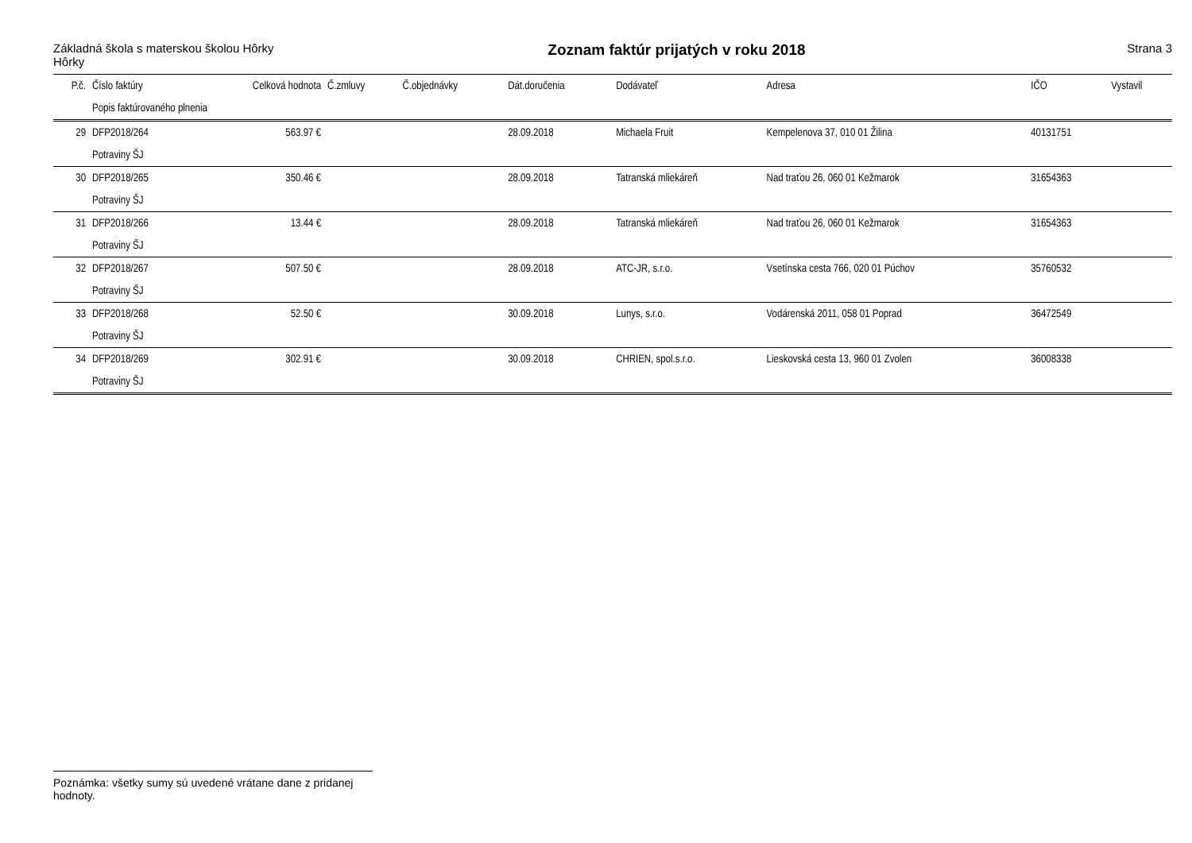Základná škola s materskou školou Hôrky
Hôrky
Zoznam faktúr prijatých v roku 2018
Strana 3
| P.č. | Číslo faktúry | Celková hodnota | Č.zmluvy | Č.objednávky | Dát.doručenia | Dodávateľ | Adresa | IČO | Vystavil |
| --- | --- | --- | --- | --- | --- | --- | --- | --- | --- |
| | Popis faktúrovaného plnenia | | | | | | | | |
| 29 | DFP2018/264 | 563.97 € | | | 28.09.2018 | Michaela Fruit | Kempelenova 37, 010 01 Žilina | 40131751 | |
| | Potraviny ŠJ | | | | | | | | |
| 30 | DFP2018/265 | 350.46 € | | | 28.09.2018 | Tatranská mliekáreň | Nad traťou 26, 060 01 Kežmarok | 31654363 | |
| | Potraviny ŠJ | | | | | | | | |
| 31 | DFP2018/266 | 13.44 € | | | 28.09.2018 | Tatranská mliekáreň | Nad traťou 26, 060 01 Kežmarok | 31654363 | |
| | Potraviny ŠJ | | | | | | | | |
| 32 | DFP2018/267 | 507.50 € | | | 28.09.2018 | ATC-JR, s.r.o. | Vsetínska cesta 766, 020 01 Púchov | 35760532 | |
| | Potraviny ŠJ | | | | | | | | |
| 33 | DFP2018/268 | 52.50 € | | | 30.09.2018 | Lunys, s.r.o. | Vodárenská 2011, 058 01 Poprad | 36472549 | |
| | Potraviny ŠJ | | | | | | | | |
| 34 | DFP2018/269 | 302.91 € | | | 30.09.2018 | CHRIEN, spol.s.r.o. | Lieskovská cesta 13, 960 01 Zvolen | 36008338 | |
| | Potraviny ŠJ | | | | | | | | |
Poznámka: všetky sumy sú uvedené vrátane dane z pridanej hodnoty.